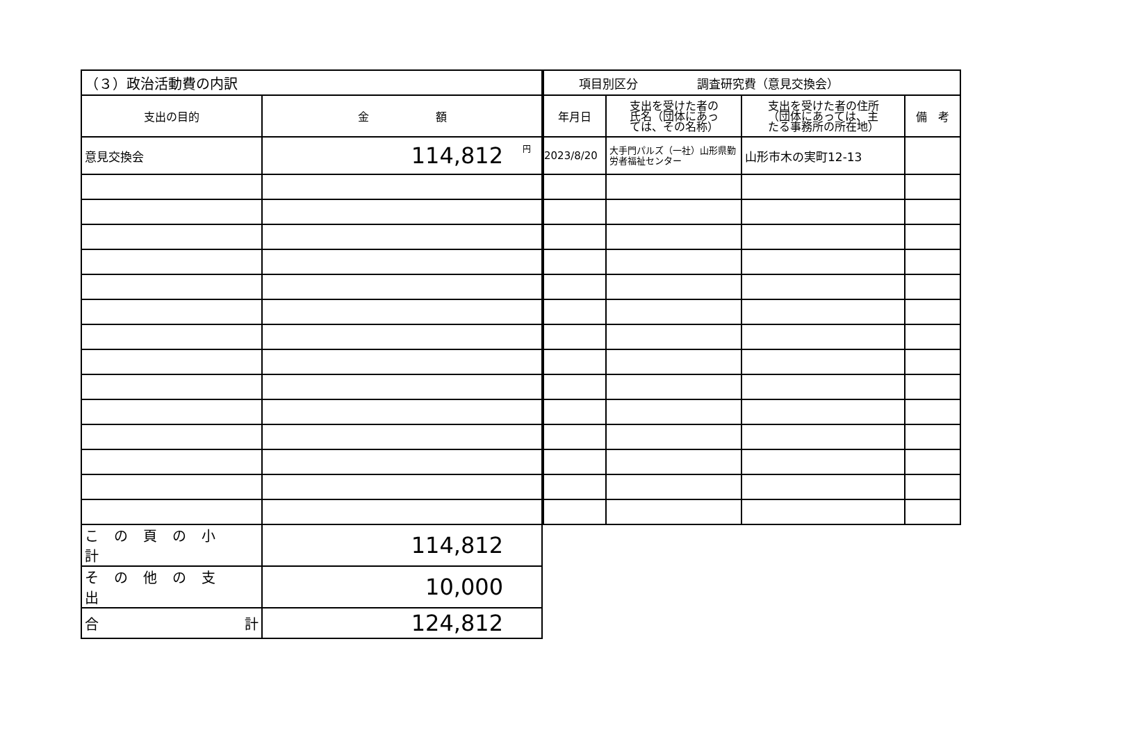| （３）政治活動費の内訳 | |
| --- | --- |
| 支出の目的 | 金 額 |
| 意見交換会 | 円 114,812 |
| この頁の小計 | 114,812 |
| その他の支出 | 10,000 |
| 合 計 | 124,812 |
| 項目別区分 調査研究費（意見交換会） | | | |
| --- | --- | --- | --- |
| 年月日 | 支出を受けた者の 氏名（団体にあっ ては、その名称） | 支出を受けた者の住所 （団体にあっては、主 たる事務所の所在地） | 備 考 |
| 2023/8/20 | 大手門パルズ（一社）山形県勤労者福祉センター | 山形市木の実町12-13 | |